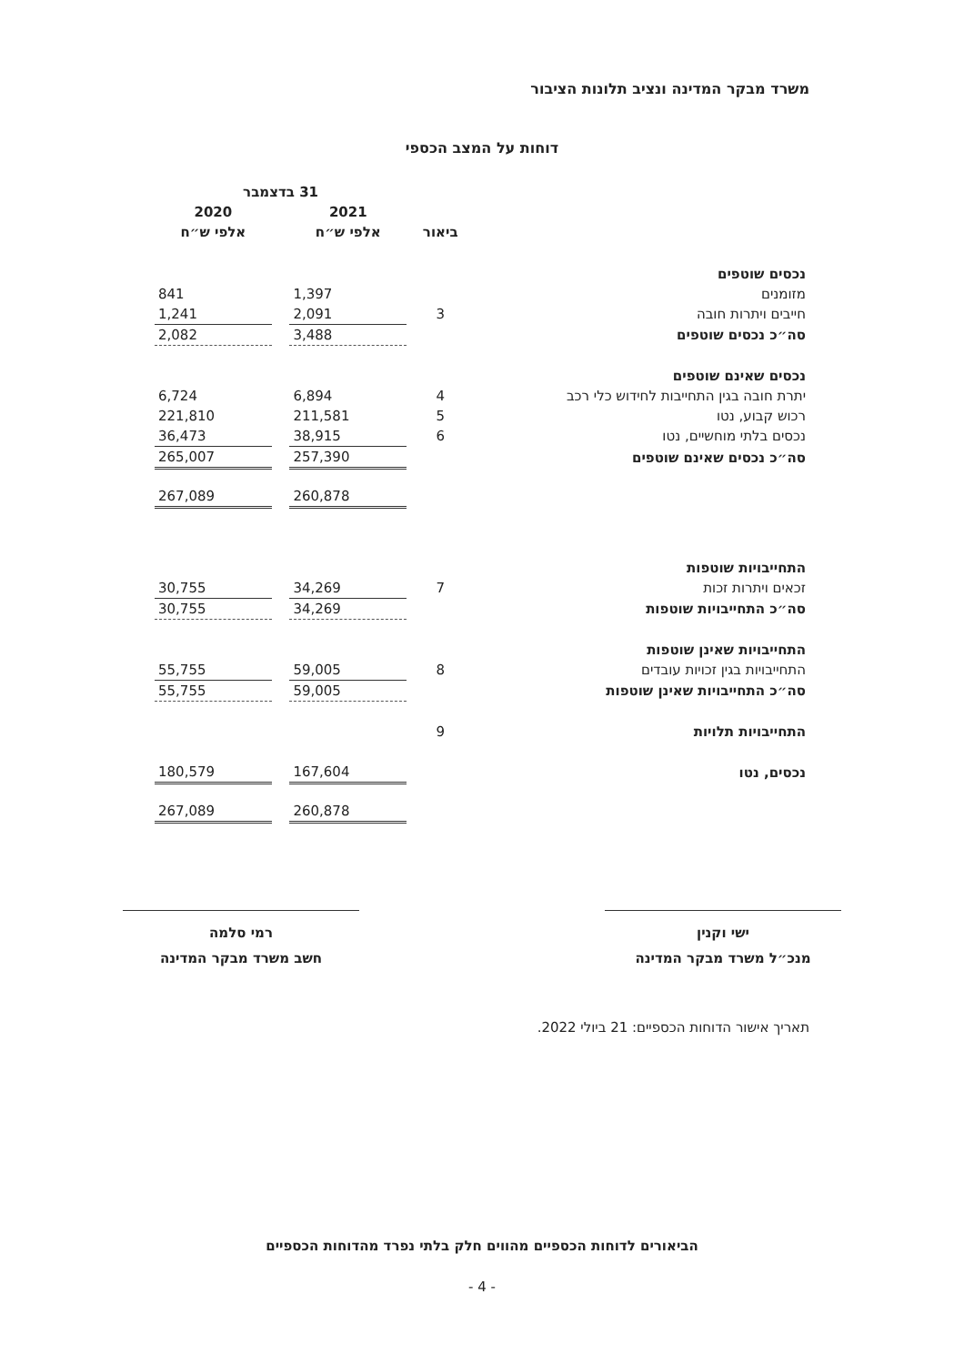משרד מבקר המדינה ונציב תלונות הציבור
דוחות על המצב הכספי
| | | 31 בדצמבר | | |
| --- | --- | --- | --- | --- |
| | | 2021 | | 2020 |
| | ביאור | אלפי ש״ח | | אלפי ש״ח |
| נכסים שוטפים | | | | |
| מזומנים | | 1,397 | | 841 |
| חייבים ויתרות חובה | 3 | 2,091 | | 1,241 |
| סה״כ נכסים שוטפים | | 3,488 | | 2,082 |
| נכסים שאינם שוטפים | | | | |
| יתרת חובה בגין התחייבות לחידוש כלי רכב | 4 | 6,894 | | 6,724 |
| רכוש קבוע, נטו | 5 | 211,581 | | 221,810 |
| נכסים בלתי מוחשיים, נטו | 6 | 38,915 | | 36,473 |
| סה״כ נכסים שאינם שוטפים | | 257,390 | | 265,007 |
| | | 260,878 | | 267,089 |
| התחייבויות שוטפות | | | | |
| זכאים ויתרות זכות | 7 | 34,269 | | 30,755 |
| סה״כ התחייבויות שוטפות | | 34,269 | | 30,755 |
| התחייבויות שאינן שוטפות | | | | |
| התחייבויות בגין זכויות עובדים | 8 | 59,005 | | 55,755 |
| סה״כ התחייבויות שאינן שוטפות | | 59,005 | | 55,755 |
| התחייבויות תלויות | 9 | | | |
| נכסים, נטו | | 167,604 | | 180,579 |
| | | 260,878 | | 267,089 |
ישי וקנין
מנכ״ל משרד מבקר המדינה
רמי סלמה
חשב משרד מבקר המדינה
תאריך אישור הדוחות הכספיים: 21 ביולי 2022.
הביאורים לדוחות הכספיים מהווים חלק בלתי נפרד מהדוחות הכספיים
- 4 -